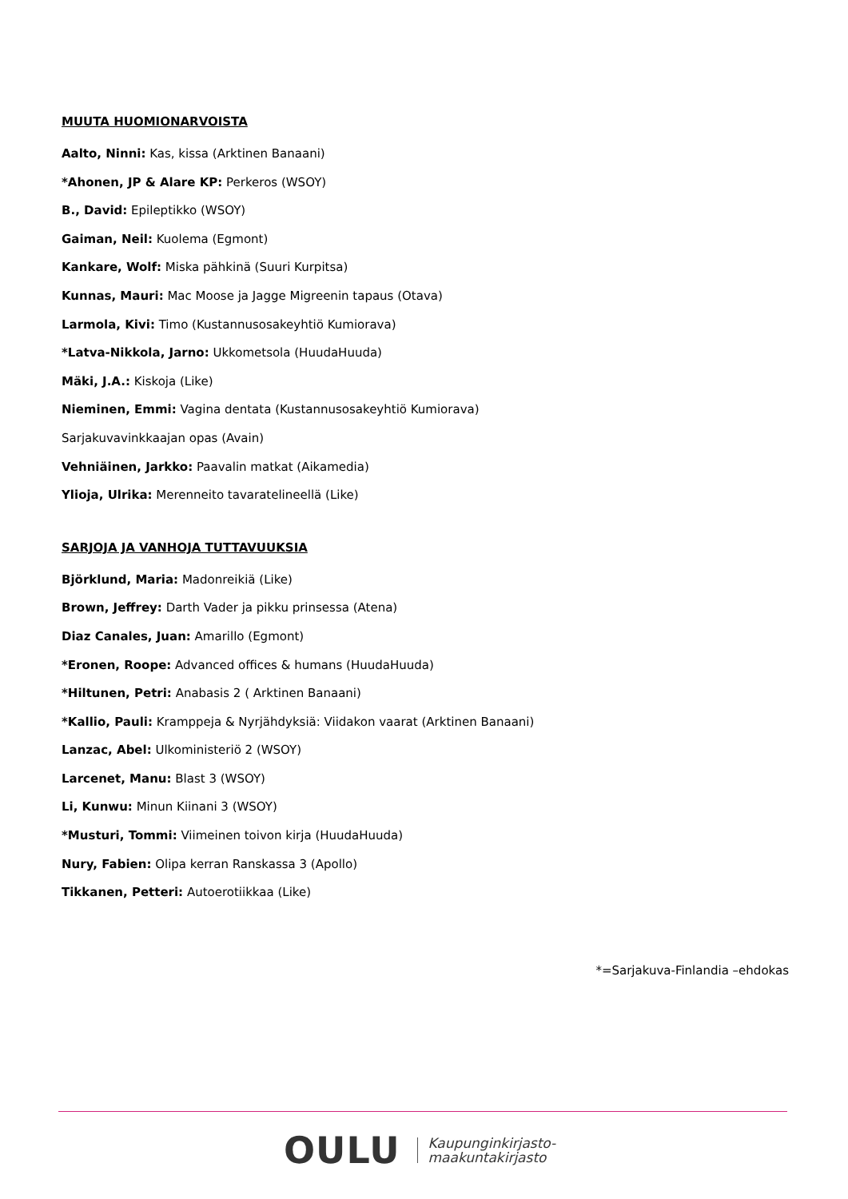MUUTA HUOMIONARVOISTA
Aalto, Ninni: Kas, kissa (Arktinen Banaani)
*Ahonen, JP & Alare KP: Perkeros (WSOY)
B., David: Epileptikko (WSOY)
Gaiman, Neil: Kuolema (Egmont)
Kankare, Wolf: Miska pähkinä (Suuri Kurpitsa)
Kunnas, Mauri: Mac Moose ja Jagge Migreenin tapaus (Otava)
Larmola, Kivi: Timo (Kustannusosakeyhtiö Kumiorava)
*Latva-Nikkola, Jarno: Ukkometsola (HuudaHuuda)
Mäki, J.A.: Kiskoja (Like)
Nieminen, Emmi: Vagina dentata (Kustannusosakeyhtiö Kumiorava)
Sarjakuvavinkkaajan opas (Avain)
Vehniäinen, Jarkko: Paavalin matkat (Aikamedia)
Ylioja, Ulrika: Merenneito tavaratelineellä (Like)
SARJOJA JA VANHOJA TUTTAVUUKSIA
Björklund, Maria: Madonreikiä (Like)
Brown, Jeffrey: Darth Vader ja pikku prinsessa (Atena)
Diaz Canales, Juan: Amarillo (Egmont)
*Eronen, Roope: Advanced offices & humans (HuudaHuuda)
*Hiltunen, Petri: Anabasis 2 ( Arktinen Banaani)
*Kallio, Pauli: Kramppeja & Nyrjähdyksiä: Viidakon vaarat (Arktinen Banaani)
Lanzac, Abel: Ulkoministeriö 2 (WSOY)
Larcenet, Manu: Blast 3 (WSOY)
Li, Kunwu: Minun Kiinani 3 (WSOY)
*Musturi, Tommi: Viimeinen toivon kirja (HuudaHuuda)
Nury, Fabien: Olipa kerran Ranskassa 3 (Apollo)
Tikkanen, Petteri: Autoerotiikkaa (Like)
*=Sarjakuva-Finlandia –ehdokas
OULU Kaupunginkirjasto-
maakuntakirjasto